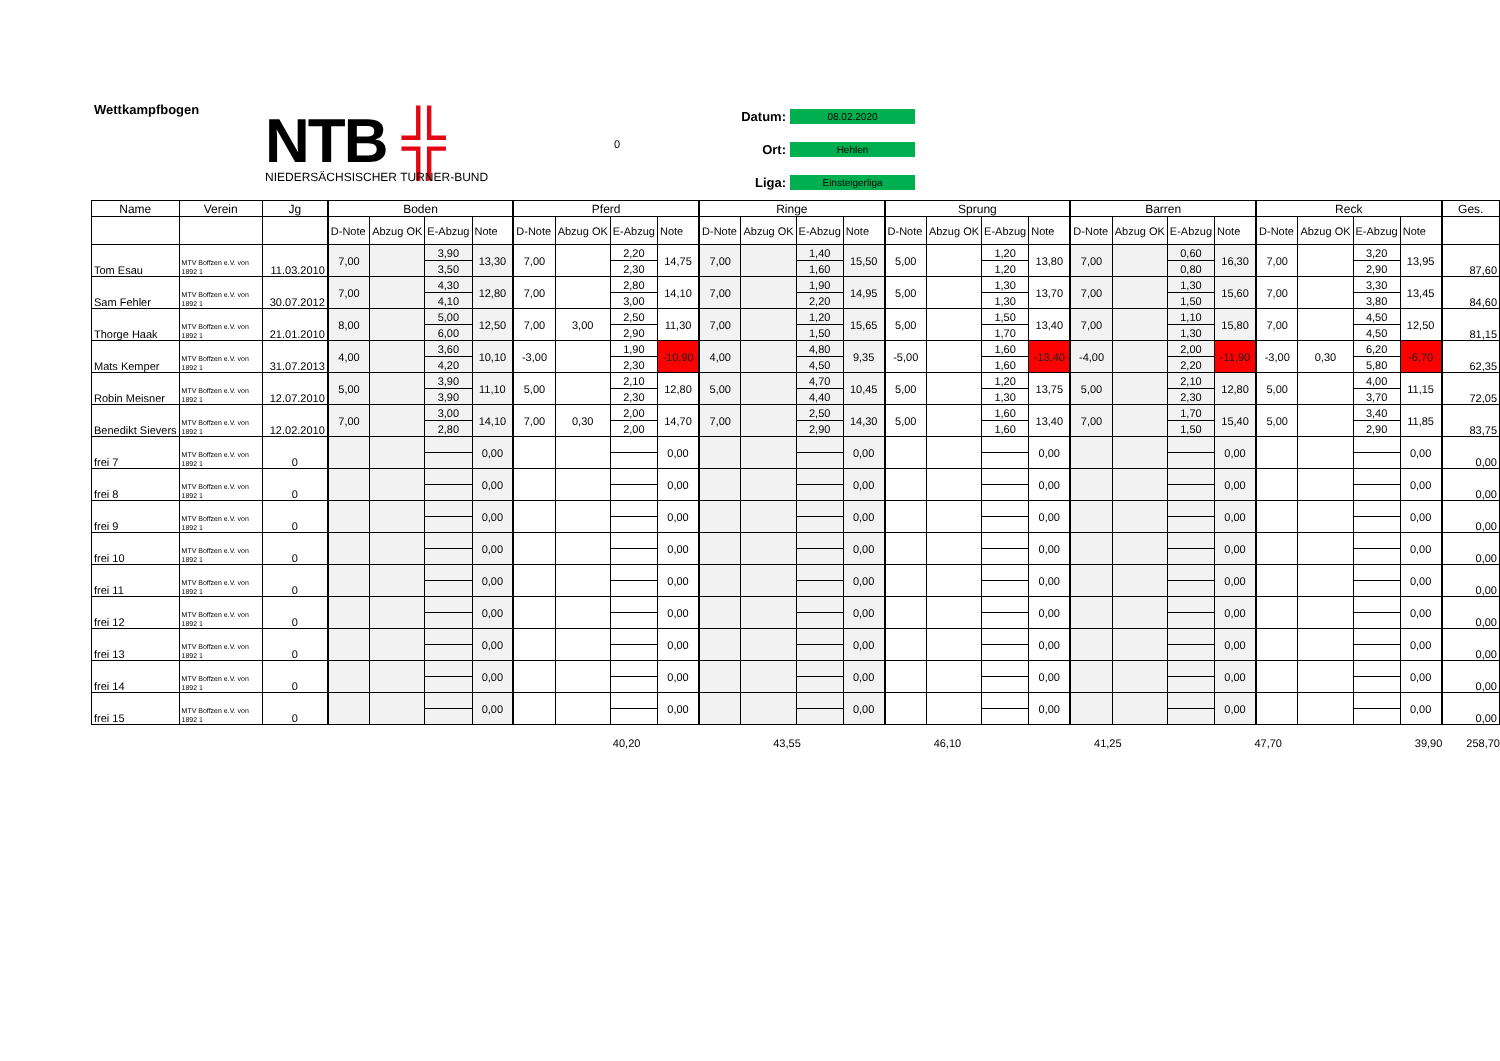Wettkampfbogen
NTB ╬
NIEDERSÄCHSISCHER TURNER-BUND
0
Datum: 08.02.2020
Ort: Hehlen
Liga: Einsteigerliga
| Name | Verein | Jg | Boden | | | | Pferd | | | | Ringe | | | | Sprung | | | | Barren | | | | Reck | | | | Ges. |
| --- | --- | --- | --- | --- | --- | --- | --- | --- | --- | --- | --- | --- | --- | --- | --- | --- | --- | --- | --- | --- | --- | --- | --- | --- | --- | --- | --- |
| | | | D-Note | Abzug OK | E-Abzug | Note | D-Note | Abzug OK | E-Abzug | Note | D-Note | Abzug OK | E-Abzug | Note | D-Note | Abzug OK | E-Abzug | Note | D-Note | Abzug OK | E-Abzug | Note | D-Note | Abzug OK | E-Abzug | Note | |
| Tom Esau | MTV Boffzen e.V. von 1892 1 | 11.03.2010 | 7,00 | | 3,90 | 13,30 | 7,00 | | 2,20 | 14,75 | 7,00 | | 1,40 | 15,50 | 5,00 | | 1,20 | 13,80 | 7,00 | | 0,60 | 16,30 | 7,00 | | 3,20 | 13,95 | 87,60 |
| | | | | | 3,50 | | | | 2,30 | | | | 1,60 | | | | 1,20 | | | | 0,80 | | | | 2,90 | | |
| Sam Fehler | MTV Boffzen e.V. von 1892 1 | 30.07.2012 | 7,00 | | 4,30 | 12,80 | 7,00 | | 2,80 | 14,10 | 7,00 | | 1,90 | 14,95 | 5,00 | | 1,30 | 13,70 | 7,00 | | 1,30 | 15,60 | 7,00 | | 3,30 | 13,45 | 84,60 |
| | | | | | 4,10 | | | | 3,00 | | | | 2,20 | | | | 1,30 | | | | 1,50 | | | | 3,80 | | |
| Thorge Haak | MTV Boffzen e.V. von 1892 1 | 21.01.2010 | 8,00 | | 5,00 | 12,50 | 7,00 | 3,00 | 2,50 | 11,30 | 7,00 | | 1,20 | 15,65 | 5,00 | | 1,50 | 13,40 | 7,00 | | 1,10 | 15,80 | 7,00 | | 4,50 | 12,50 | 81,15 |
| | | | | | 6,00 | | | | 2,90 | | | | 1,50 | | | | 1,70 | | | | 1,30 | | | | 4,50 | | |
| Mats Kemper | MTV Boffzen e.V. von 1892 1 | 31.07.2013 | 4,00 | | 3,60 | 10,10 | -3,00 | | 1,90 | -10,90 | 4,00 | | 4,80 | 9,35 | -5,00 | | 1,60 | -13,40 | -4,00 | | 2,00 | -11,90 | -3,00 | 0,30 | 6,20 | -6,70 | 62,35 |
| | | | | | 4,20 | | | | 2,30 | | | | 4,50 | | | | 1,60 | | | | 2,20 | | | | 5,80 | | |
| Robin Meisner | MTV Boffzen e.V. von 1892 1 | 12.07.2010 | 5,00 | | 3,90 | 11,10 | 5,00 | | 2,10 | 12,80 | 5,00 | | 4,70 | 10,45 | 5,00 | | 1,20 | 13,75 | 5,00 | | 2,10 | 12,80 | 5,00 | | 4,00 | 11,15 | 72,05 |
| | | | | | 3,90 | | | | 2,30 | | | | 4,40 | | | | 1,30 | | | | 2,30 | | | | 3,70 | | |
| Benedikt Sievers | MTV Boffzen e.V. von 1892 1 | 12.02.2010 | 7,00 | | 3,00 | 14,10 | 7,00 | 0,30 | 2,00 | 14,70 | 7,00 | | 2,50 | 14,30 | 5,00 | | 1,60 | 13,40 | 7,00 | | 1,70 | 15,40 | 5,00 | | 3,40 | 11,85 | 83,75 |
| | | | | | 2,80 | | | | 2,00 | | | | 2,90 | | | | 1,60 | | | | 1,50 | | | | 2,90 | | |
| frei 7 | MTV Boffzen e.V. von 1892 1 | 0 | | | | 0,00 | | | | 0,00 | | | | 0,00 | | | | 0,00 | | | | 0,00 | | | | 0,00 | 0,00 |
| frei 8 | MTV Boffzen e.V. von 1892 1 | 0 | | | | 0,00 | | | | 0,00 | | | | 0,00 | | | | 0,00 | | | | 0,00 | | | | 0,00 | 0,00 |
| frei 9 | MTV Boffzen e.V. von 1892 1 | 0 | | | | 0,00 | | | | 0,00 | | | | 0,00 | | | | 0,00 | | | | 0,00 | | | | 0,00 | 0,00 |
| frei 10 | MTV Boffzen e.V. von 1892 1 | 0 | | | | 0,00 | | | | 0,00 | | | | 0,00 | | | | 0,00 | | | | 0,00 | | | | 0,00 | 0,00 |
| frei 11 | MTV Boffzen e.V. von 1892 1 | 0 | | | | 0,00 | | | | 0,00 | | | | 0,00 | | | | 0,00 | | | | 0,00 | | | | 0,00 | 0,00 |
| frei 12 | MTV Boffzen e.V. von 1892 1 | 0 | | | | 0,00 | | | | 0,00 | | | | 0,00 | | | | 0,00 | | | | 0,00 | | | | 0,00 | 0,00 |
| frei 13 | MTV Boffzen e.V. von 1892 1 | 0 | | | | 0,00 | | | | 0,00 | | | | 0,00 | | | | 0,00 | | | | 0,00 | | | | 0,00 | 0,00 |
| frei 14 | MTV Boffzen e.V. von 1892 1 | 0 | | | | 0,00 | | | | 0,00 | | | | 0,00 | | | | 0,00 | | | | 0,00 | | | | 0,00 | 0,00 |
| frei 15 | MTV Boffzen e.V. von 1892 1 | 0 | | | | 0,00 | | | | 0,00 | | | | 0,00 | | | | 0,00 | | | | 0,00 | | | | 0,00 | 0,00 |
40,20 43,55 46,10 41,25 47,70 39,90 258,70